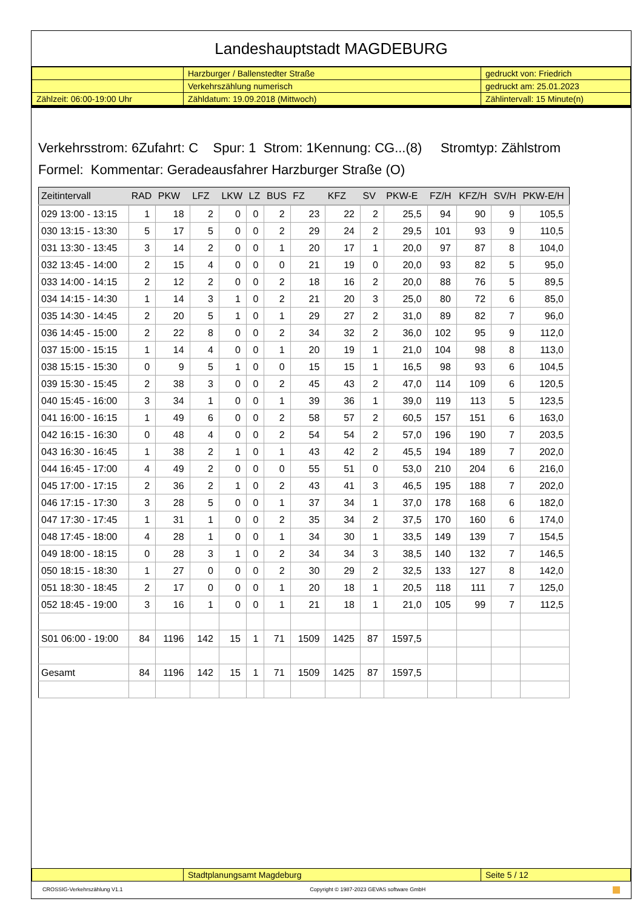Landeshauptstadt MAGDEBURG
| | Harzburger / Ballenstedter Straße | gedruckt von: Friedrich |
| | Verkehrszählung numerisch | gedruckt am: 25.01.2023 |
| Zählzeit: 06:00-19:00 Uhr | Zähldatum: 19.09.2018 (Mittwoch) | Zählintervall: 15 Minute(n) |
Verkehrsstrom: 6Zufahrt: C Spur: 1 Strom: 1Kennung: CG...(8) Stromtyp: Zählstrom
Formel: Kommentar: Geradeausfahrer Harzburger Straße (O)
| Zeitintervall | RAD | PKW | LFZ | LKW | LZ | BUS | FZ | KFZ | SV | PKW-E | FZ/H | KFZ/H | SV/H | PKW-E/H |
| --- | --- | --- | --- | --- | --- | --- | --- | --- | --- | --- | --- | --- | --- | --- |
| 029 13:00 - 13:15 | 1 | 18 | 2 | 0 | 0 | 2 | 23 | 22 | 2 | 25,5 | 94 | 90 | 9 | 105,5 |
| 030 13:15 - 13:30 | 5 | 17 | 5 | 0 | 0 | 2 | 29 | 24 | 2 | 29,5 | 101 | 93 | 9 | 110,5 |
| 031 13:30 - 13:45 | 3 | 14 | 2 | 0 | 0 | 1 | 20 | 17 | 1 | 20,0 | 97 | 87 | 8 | 104,0 |
| 032 13:45 - 14:00 | 2 | 15 | 4 | 0 | 0 | 0 | 21 | 19 | 0 | 20,0 | 93 | 82 | 5 | 95,0 |
| 033 14:00 - 14:15 | 2 | 12 | 2 | 0 | 0 | 2 | 18 | 16 | 2 | 20,0 | 88 | 76 | 5 | 89,5 |
| 034 14:15 - 14:30 | 1 | 14 | 3 | 1 | 0 | 2 | 21 | 20 | 3 | 25,0 | 80 | 72 | 6 | 85,0 |
| 035 14:30 - 14:45 | 2 | 20 | 5 | 1 | 0 | 1 | 29 | 27 | 2 | 31,0 | 89 | 82 | 7 | 96,0 |
| 036 14:45 - 15:00 | 2 | 22 | 8 | 0 | 0 | 2 | 34 | 32 | 2 | 36,0 | 102 | 95 | 9 | 112,0 |
| 037 15:00 - 15:15 | 1 | 14 | 4 | 0 | 0 | 1 | 20 | 19 | 1 | 21,0 | 104 | 98 | 8 | 113,0 |
| 038 15:15 - 15:30 | 0 | 9 | 5 | 1 | 0 | 0 | 15 | 15 | 1 | 16,5 | 98 | 93 | 6 | 104,5 |
| 039 15:30 - 15:45 | 2 | 38 | 3 | 0 | 0 | 2 | 45 | 43 | 2 | 47,0 | 114 | 109 | 6 | 120,5 |
| 040 15:45 - 16:00 | 3 | 34 | 1 | 0 | 0 | 1 | 39 | 36 | 1 | 39,0 | 119 | 113 | 5 | 123,5 |
| 041 16:00 - 16:15 | 1 | 49 | 6 | 0 | 0 | 2 | 58 | 57 | 2 | 60,5 | 157 | 151 | 6 | 163,0 |
| 042 16:15 - 16:30 | 0 | 48 | 4 | 0 | 0 | 2 | 54 | 54 | 2 | 57,0 | 196 | 190 | 7 | 203,5 |
| 043 16:30 - 16:45 | 1 | 38 | 2 | 1 | 0 | 1 | 43 | 42 | 2 | 45,5 | 194 | 189 | 7 | 202,0 |
| 044 16:45 - 17:00 | 4 | 49 | 2 | 0 | 0 | 0 | 55 | 51 | 0 | 53,0 | 210 | 204 | 6 | 216,0 |
| 045 17:00 - 17:15 | 2 | 36 | 2 | 1 | 0 | 2 | 43 | 41 | 3 | 46,5 | 195 | 188 | 7 | 202,0 |
| 046 17:15 - 17:30 | 3 | 28 | 5 | 0 | 0 | 1 | 37 | 34 | 1 | 37,0 | 178 | 168 | 6 | 182,0 |
| 047 17:30 - 17:45 | 1 | 31 | 1 | 0 | 0 | 2 | 35 | 34 | 2 | 37,5 | 170 | 160 | 6 | 174,0 |
| 048 17:45 - 18:00 | 4 | 28 | 1 | 0 | 0 | 1 | 34 | 30 | 1 | 33,5 | 149 | 139 | 7 | 154,5 |
| 049 18:00 - 18:15 | 0 | 28 | 3 | 1 | 0 | 2 | 34 | 34 | 3 | 38,5 | 140 | 132 | 7 | 146,5 |
| 050 18:15 - 18:30 | 1 | 27 | 0 | 0 | 0 | 2 | 30 | 29 | 2 | 32,5 | 133 | 127 | 8 | 142,0 |
| 051 18:30 - 18:45 | 2 | 17 | 0 | 0 | 0 | 1 | 20 | 18 | 1 | 20,5 | 118 | 111 | 7 | 125,0 |
| 052 18:45 - 19:00 | 3 | 16 | 1 | 0 | 0 | 1 | 21 | 18 | 1 | 21,0 | 105 | 99 | 7 | 112,5 |
| S01 06:00 - 19:00 | 84 | 1196 | 142 | 15 | 1 | 71 | 1509 | 1425 | 87 | 1597,5 | | | | |
| Gesamt | 84 | 1196 | 142 | 15 | 1 | 71 | 1509 | 1425 | 87 | 1597,5 | | | | |
| | Stadtplanungsamt Magdeburg | Seite 5 / 12 |
CROSSIG-Verkehrszählung V1.1 Copyright © 1987-2023 GEVAS software GmbH